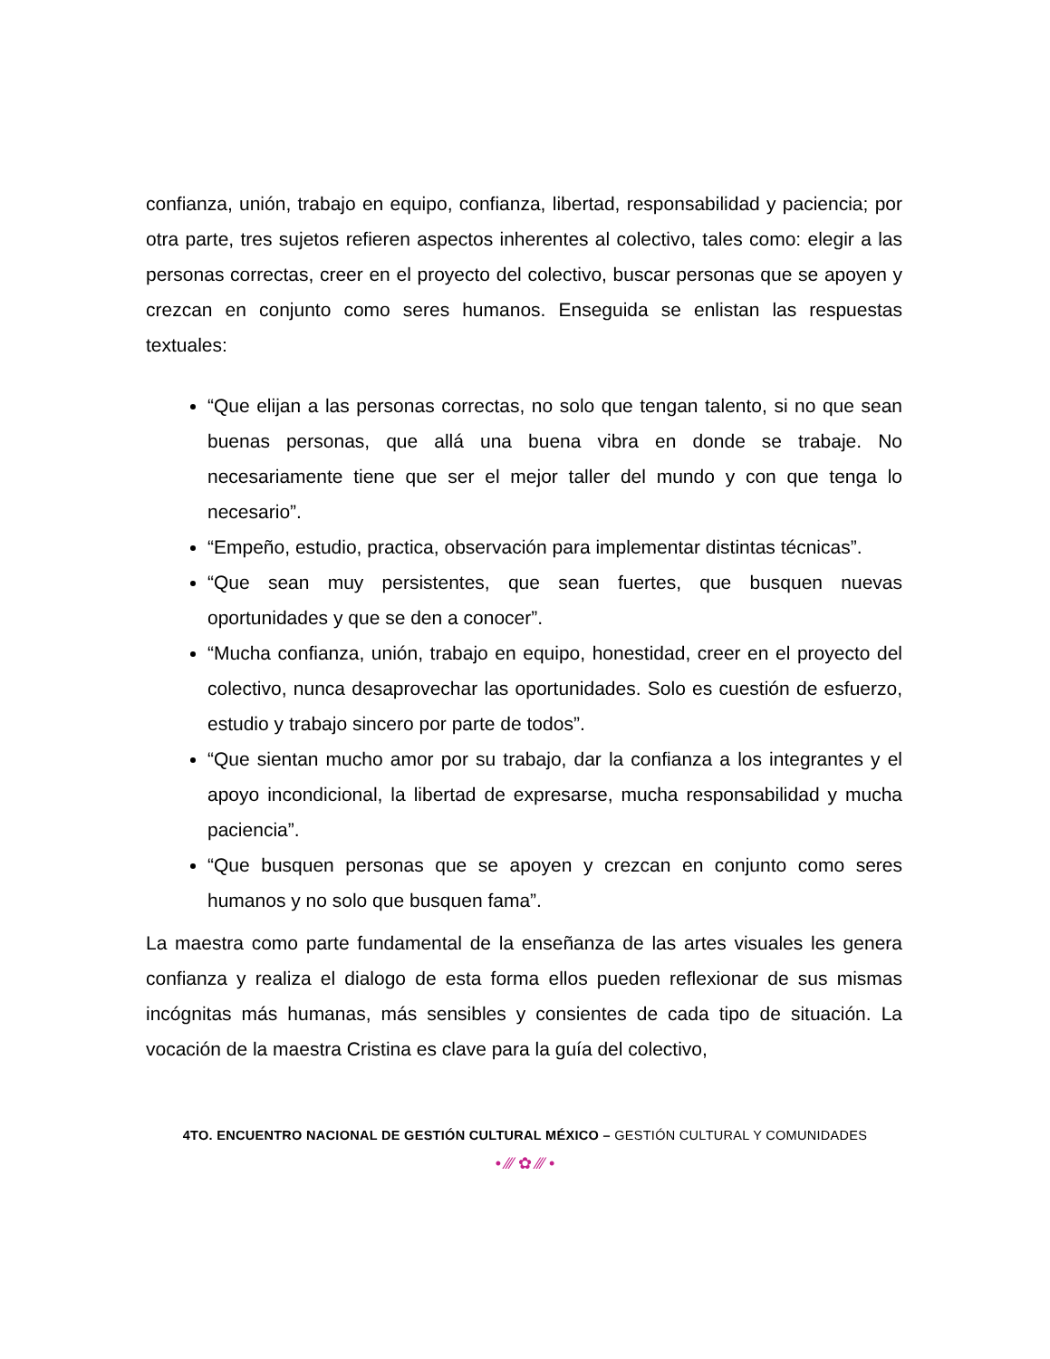confianza, unión, trabajo en equipo, confianza, libertad, responsabilidad y paciencia; por otra parte, tres sujetos refieren aspectos inherentes al colectivo, tales como: elegir a las personas correctas, creer en el proyecto del colectivo, buscar personas que se apoyen y crezcan en conjunto como seres humanos. Enseguida se enlistan las respuestas textuales:
“Que elijan a las personas correctas, no solo que tengan talento, si no que sean buenas personas, que allá una buena vibra en donde se trabaje. No necesariamente tiene que ser el mejor taller del mundo y con que tenga lo necesario”.
“Empeño, estudio, practica, observación para implementar distintas técnicas”.
“Que sean muy persistentes, que sean fuertes, que busquen nuevas oportunidades y que se den a conocer”.
“Mucha confianza, unión, trabajo en equipo, honestidad, creer en el proyecto del colectivo, nunca desaprovechar las oportunidades. Solo es cuestión de esfuerzo, estudio y trabajo sincero por parte de todos”.
“Que sientan mucho amor por su trabajo, dar la confianza a los integrantes y el apoyo incondicional, la libertad de expresarse, mucha responsabilidad y mucha paciencia”.
“Que busquen personas que se apoyen y crezcan en conjunto como seres humanos y no solo que busquen fama”.
La maestra como parte fundamental de la enseñanza de las artes visuales les genera confianza y realiza el dialogo de esta forma ellos pueden reflexionar de sus mismas incógnitas más humanas, más sensibles y consientes de cada tipo de situación. La vocación de la maestra Cristina es clave para la guía del colectivo,
4TO. ENCUENTRO NACIONAL DE GESTIÓN CULTURAL MÉXICO – GESTIÓN CULTURAL Y COMUNIDADES
• ⁄⁄⁄ ✿ ⁄⁄⁄ •